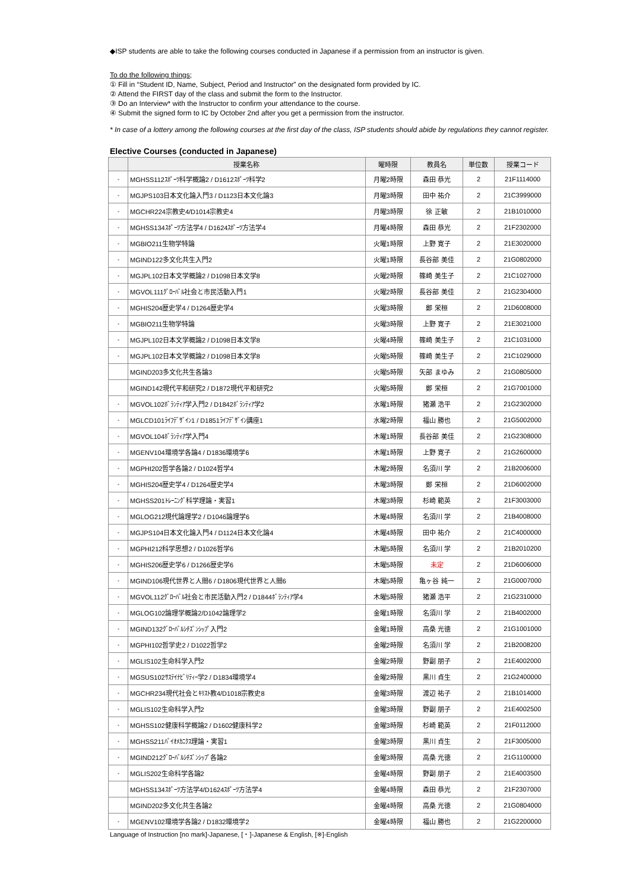◆ISP students are able to take the following courses conducted in Japanese if a permission from an instructor is given.
To do the following things;
① Fill in “Student ID, Name, Subject, Period and Instructor” on the designated form provided by IC.
② Attend the FIRST day of the class and submit the form to the Instructor.
③ Do an Interview* with the Instructor to confirm your attendance to the course.
④ Submit the signed form to IC by October 2nd after you get a permission from the instructor.
* In case of a lottery among the following courses at the first day of the class, ISP students should abide by regulations they cannot register.
Elective Courses (conducted in Japanese)
| | 授業名称 | 曜時限 | 教員名 | 単位数 | 授業コード |
| --- | --- | --- | --- | --- | --- |
| ・ | MGHSS112ｽﾎﾟｰﾂ科学概論2 / D1612ｽﾎﾟｰﾂ科学2 | 月曜2時限 | 森田 恭光 | 2 | 21F1114000 |
| ・ | MGJPS103日本文化論入門3 / D1123日本文化論3 | 月曜3時限 | 田中 祐介 | 2 | 21C3999000 |
| ・ | MGCHR224宗教史4/D1014宗教史4 | 月曜3時限 | 徐 正敏 | 2 | 21B1010000 |
| ・ | MGHSS134ｽﾎﾟｰﾂ方法学4 / D1624ｽﾎﾟｰﾂ方法学4 | 月曜4時限 | 森田 恭光 | 2 | 21F2302000 |
| ・ | MGBIO211生物学特論 | 火曜1時限 | 上野 寛子 | 2 | 21E3020000 |
| ・ | MGIND122多文化共生入門2 | 火曜1時限 | 長谷部 美佳 | 2 | 21G0802000 |
| ・ | MGJPL102日本文学概論2 / D1098日本文学8 | 火曜2時限 | 篠崎 美生子 | 2 | 21C1027000 |
| ・ | MGVOL111ｸﾞﾛｰﾊﾞﾙ社会と市民活動入門1 | 火曜2時限 | 長谷部 美佳 | 2 | 21G2304000 |
| ・ | MGHIS204歴史学4 / D1264歴史学4 | 火曜3時限 | 鄭 栄桓 | 2 | 21D6008000 |
| ・ | MGBIO211生物学特論 | 火曜3時限 | 上野 寛子 | 2 | 21E3021000 |
| ・ | MGJPL102日本文学概論2 / D1098日本文学8 | 火曜4時限 | 篠崎 美生子 | 2 | 21C1031000 |
| ・ | MGJPL102日本文学概論2 / D1098日本文学8 | 火曜5時限 | 篠崎 美生子 | 2 | 21C1029000 |
| | MGIND203多文化共生各論3 | 火曜5時限 | 矢部 まゆみ | 2 | 21G0805000 |
| | MGIND142現代平和研究2 / D1872現代平和研究2 | 火曜5時限 | 鄭 栄桓 | 2 | 21G7001000 |
| ・ | MGVOL102ﾎﾞﾗﾝﾃｨｱ学入門2 / D1842ﾎﾞﾗﾝﾃｨｱ学2 | 水曜1時限 | 猪瀬 浩平 | 2 | 21G2302000 |
| ・ | MGLCD101ﾗｲﾌﾃﾞｻﾞｲﾝ1 / D1851ﾗｲﾌﾃﾞｻﾞｲﾝ講座1 | 水曜2時限 | 福山 勝也 | 2 | 21G5002000 |
| ・ | MGVOL104ﾎﾞﾗﾝﾃｨｱ学入門4 | 木曜1時限 | 長谷部 美佳 | 2 | 21G2308000 |
| ・ | MGENV104環境学各論4 / D1836環境学6 | 木曜1時限 | 上野 寛子 | 2 | 21G2600000 |
| ・ | MGPHI202哲学各論2 / D1024哲学4 | 木曜2時限 | 名須川 学 | 2 | 21B2006000 |
| ・ | MGHIS204歴史学4 / D1264歴史学4 | 木曜3時限 | 鄭 栄桓 | 2 | 21D6002000 |
| ・ | MGHSS201ﾄﾚｰﾆﾝｸﾞ科学理論・実習1 | 木曜3時限 | 杉崎 範英 | 2 | 21F3003000 |
| ・ | MGLOG212現代論理学2 / D1046論理学6 | 木曜4時限 | 名須川 学 | 2 | 21B4008000 |
| ・ | MGJPS104日本文化論入門4 / D1124日本文化論4 | 木曜4時限 | 田中 祐介 | 2 | 21C4000000 |
| ・ | MGPHI212科学思想2 / D1026哲学6 | 木曜5時限 | 名須川 学 | 2 | 21B2010200 |
| ・ | MGHIS206歴史学6 / D1266歴史学6 | 木曜5時限 | 未定 | 2 | 21D6006000 |
| ・ | MGIND106現代世界と人間6 / D1806現代世界と人間6 | 木曜5時限 | 亀ヶ谷 純一 | 2 | 21G0007000 |
| ・ | MGVOL112ｸﾞﾛｰﾊﾞﾙ社会と市民活動入門2 / D1844ﾎﾞﾗﾝﾃｨｱ学4 | 木曜5時限 | 猪瀬 浩平 | 2 | 21G2310000 |
| ・ | MGLOG102論理学概論2/D1042論理学2 | 金曜1時限 | 名須川 学 | 2 | 21B4002000 |
| ・ | MGIND132ｸﾞﾛｰﾊﾞﾙｼﾁｽﾞﾝｼｯﾌﾟ入門2 | 金曜1時限 | 高桑 光徳 | 2 | 21G1001000 |
| ・ | MGPHI102哲学史2 / D1022哲学2 | 金曜2時限 | 名須川 学 | 2 | 21B2008200 |
| ・ | MGLIS102生命科学入門2 | 金曜2時限 | 野副 朋子 | 2 | 21E4002000 |
| ・ | MGSUS102ｻｽﾃｲﾅﾋﾞﾘﾃｨｰ学2 / D1834環境学4 | 金曜2時限 | 黒川 貞生 | 2 | 21G2400000 |
| ・ | MGCHR234現代社会とｷﾘｽﾄ教4/D1018宗教史8 | 金曜3時限 | 渡辺 祐子 | 2 | 21B1014000 |
| ・ | MGLIS102生命科学入門2 | 金曜3時限 | 野副 朋子 | 2 | 21E4002500 |
| ・ | MGHSS102健康科学概論2 / D1602健康科学2 | 金曜3時限 | 杉崎 範英 | 2 | 21F0112000 |
| ・ | MGHSS211ﾊﾞｲｵﾒｶﾆｸｽ理論・実習1 | 金曜3時限 | 黒川 貞生 | 2 | 21F3005000 |
| ・ | MGIND212ｸﾞﾛｰﾊﾞﾙｼﾁｽﾞﾝｼｯﾌﾟ各論2 | 金曜3時限 | 高桑 光徳 | 2 | 21G1100000 |
| ・ | MGLIS202生命科学各論2 | 金曜4時限 | 野副 朋子 | 2 | 21E4003500 |
| | MGHSS134ｽﾎﾟｰﾂ方法学4/D1624ｽﾎﾟｰﾂ方法学4 | 金曜4時限 | 森田 恭光 | 2 | 21F2307000 |
| | MGIND202多文化共生各論2 | 金曜4時限 | 高桑 光徳 | 2 | 21G0804000 |
| ・ | MGENV102環境学各論2 / D1832環境学2 | 金曜4時限 | 福山 勝也 | 2 | 21G2200000 |
Language of Instruction [no mark]-Japanese, [・]-Japanese & English, [※]-English